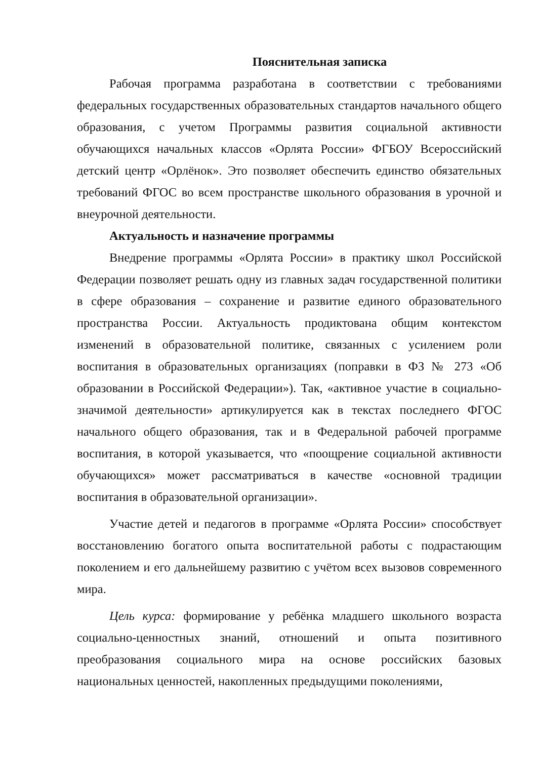Пояснительная записка
Рабочая программа разработана в соответствии с требованиями федеральных государственных образовательных стандартов начального общего образования, с учетом Программы развития социальной активности обучающихся начальных классов «Орлята России» ФГБОУ Всероссийский детский центр «Орлёнок». Это позволяет обеспечить единство обязательных требований ФГОС во всем пространстве школьного образования в урочной и внеурочной деятельности.
Актуальность и назначение программы
Внедрение программы «Орлята России» в практику школ Российской Федерации позволяет решать одну из главных задач государственной политики в сфере образования – сохранение и развитие единого образовательного пространства России. Актуальность продиктована общим контекстом изменений в образовательной политике, связанных с усилением роли воспитания в образовательных организациях (поправки в ФЗ № 273 «Об образовании в Российской Федерации»). Так, «активное участие в социально-значимой деятельности» артикулируется как в текстах последнего ФГОС начального общего образования, так и в Федеральной рабочей программе воспитания, в которой указывается, что «поощрение социальной активности обучающихся» может рассматриваться в качестве «основной традиции воспитания в образовательной организации».
Участие детей и педагогов в программе «Орлята России» способствует восстановлению богатого опыта воспитательной работы с подрастающим поколением и его дальнейшему развитию с учётом всех вызовов современного мира.
Цель курса: формирование у ребёнка младшего школьного возраста социально-ценностных знаний, отношений и опыта позитивного преобразования социального мира на основе российских базовых национальных ценностей, накопленных предыдущими поколениями,